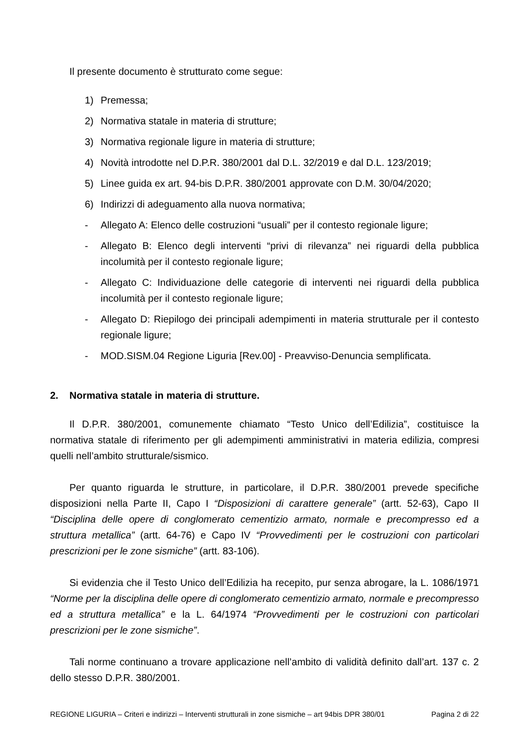Il presente documento è strutturato come segue:
1) Premessa;
2) Normativa statale in materia di strutture;
3) Normativa regionale ligure in materia di strutture;
4) Novità introdotte nel D.P.R. 380/2001 dal D.L. 32/2019 e dal D.L. 123/2019;
5) Linee guida ex art. 94-bis D.P.R. 380/2001 approvate con D.M. 30/04/2020;
6) Indirizzi di adeguamento alla nuova normativa;
- Allegato A: Elenco delle costruzioni “usuali” per il contesto regionale ligure;
- Allegato B: Elenco degli interventi “privi di rilevanza” nei riguardi della pubblica incolumità per il contesto regionale ligure;
- Allegato C: Individuazione delle categorie di interventi nei riguardi della pubblica incolumità per il contesto regionale ligure;
- Allegato D: Riepilogo dei principali adempimenti in materia strutturale per il contesto regionale ligure;
- MOD.SISM.04 Regione Liguria [Rev.00] - Preavviso-Denuncia semplificata.
2. Normativa statale in materia di strutture.
Il D.P.R. 380/2001, comunemente chiamato “Testo Unico dell’Edilizia”, costituisce la normativa statale di riferimento per gli adempimenti amministrativi in materia edilizia, compresi quelli nell’ambito strutturale/sismico.
Per quanto riguarda le strutture, in particolare, il D.P.R. 380/2001 prevede specifiche disposizioni nella Parte II, Capo I “Disposizioni di carattere generale” (artt. 52-63), Capo II “Disciplina delle opere di conglomerato cementizio armato, normale e precompresso ed a struttura metallica” (artt. 64-76) e Capo IV “Provvedimenti per le costruzioni con particolari prescrizioni per le zone sismiche” (artt. 83-106).
Si evidenzia che il Testo Unico dell’Edilizia ha recepito, pur senza abrogare, la L. 1086/1971 “Norme per la disciplina delle opere di conglomerato cementizio armato, normale e precompresso ed a struttura metallica” e la L. 64/1974 “Provvedimenti per le costruzioni con particolari prescrizioni per le zone sismiche”.
Tali norme continuano a trovare applicazione nell’ambito di validità definito dall’art. 137 c. 2 dello stesso D.P.R. 380/2001.
REGIONE LIGURIA – Criteri e indirizzi – Interventi strutturali in zone sismiche – art 94bis DPR 380/01 Pagina 2 di 22